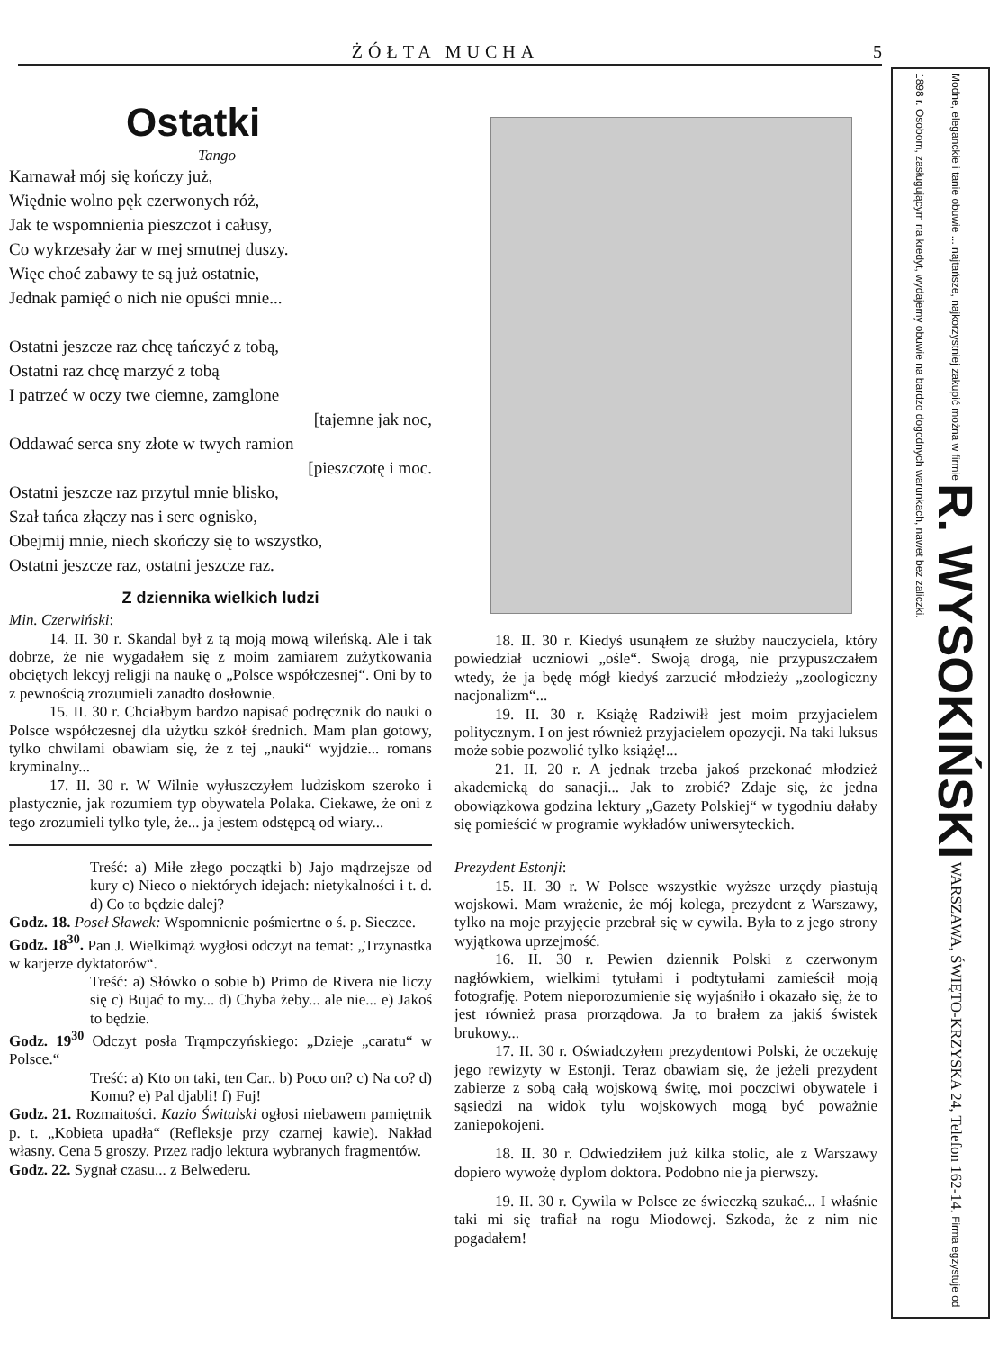ŻÓŁTA MUCHA 5
Ostatki
Tango
Karnawał mój się kończy już,
Więdnie wolno pęk czerwonych róż,
Jak te wspomnienia pieszczot i całusy,
Co wykrzesały żar w mej smutnej duszy.
Więc choć zabawy te są już ostatnie,
Jednak pamięć o nich nie opuści mnie...
Ostatni jeszcze raz chcę tańczyć z tobą,
Ostatni raz chcę marzyć z tobą
I patrzeć w oczy twe ciemne, zamglone
[tajemne jak noc,
Oddawać serca sny złote w twych ramion
[pieszczotę i moc.
Ostatni jeszcze raz przytul mnie blisko,
Szał tańca złączy nas i serc ognisko,
Obejmij mnie, niech skończy się to wszystko,
Ostatni jeszcze raz, ostatni jeszcze raz.
Z dziennika wielkich ludzi
Min. Czerwiński:
14. II. 30 r. Skandal był z tą moją mową wileńską. Ale i tak dobrze, że nie wygadałem się z moim zamiarem zużytkowania obciętych lekcyj religji na naukę o „Polsce współczesnej“. Oni by to z pewnością zrozumieli zanadto dosłownie.
15. II. 30 r. Chciałbym bardzo napisać podręcznik do nauki o Polsce współczesnej dla użytku szkół średnich. Mam plan gotowy, tylko chwilami obawiam się, że z tej „nauki“ wyjdzie... romans kryminalny...
17. II. 30 r. W Wilnie wyłuszczyłem ludziskom szeroko i plastycznie, jak rozumiem typ obywatela Polaka. Ciekawe, że oni z tego zrozumieli tylko tyle, że... ja jestem odstępcą od wiary...
Treść: a) Miłe złego początki b) Jajo mądrzejsze od kury c) Nieco o niektórych idejach: nietykalności i t. d. d) Co to będzie dalej?
Godz. 18. Poseł Sławek: Wspomnienie pośmiertne o ś. p. Sieczce.
Godz. 18<sup>30</sup>. Pan J. Wielkimąż wygłosi odczyt na temat: „Trzynastka w karjerze dyktatorów“.
Treść: a) Słówko o sobie b) Primo de Rivera nie liczy się c) Bujać to my... d) Chyba żeby... ale nie... e) Jakoś to będzie.
Godz. 19<sup>30</sup> Odczyt posła Trąmpczyńskiego: „Dzieje „caratu“ w Polsce.“
Treść: a) Kto on taki, ten Car.. b) Poco on? c) Na co? d) Komu? e) Pal djabli! f) Fuj!
Godz. 21. Rozmaitości. Kazio Świtalski ogłosi niebawem pamiętnik p. t. „Kobieta upadła“ (Refleksje przy czarnej kawie). Nakład własny. Cena 5 groszy. Przez radjo lektura wybranych fragmentów.
Godz. 22. Sygnał czasu... z Belwederu.
18. II. 30 r. Kiedyś usunąłem ze służby nauczyciela, który powiedział uczniowi „ośle“. Swoją drogą, nie przypuszczałem wtedy, że ja będę mógł kiedyś zarzucić młodzieży „zoologiczny nacjonalizm“...
19. II. 30 r. Książę Radziwiłł jest moim przyjacielem politycznym. I on jest również przyjacielem opozycji. Na taki luksus może sobie pozwolić tylko książę!...
21. II. 20 r. A jednak trzeba jakoś przekonać młodzież akademicką do sanacji... Jak to zrobić? Zdaje się, że jedna obowiązkowa godzina lektury „Gazety Polskiej“ w tygodniu dałaby się pomieścić w programie wykładów uniwersyteckich.
Prezydent Estonji:
15. II. 30 r. W Polsce wszystkie wyższe urzędy piastują wojskowi. Mam wrażenie, że mój kolega, prezydent z Warszawy, tylko na moje przyjęcie przebrał się w cywila. Była to z jego strony wyjątkowa uprzejmość.
16. II. 30 r. Pewien dziennik Polski z czerwonym nagłówkiem, wielkimi tytułami i podtytułami zamieścił moją fotografję. Potem nieporozumienie się wyjaśniło i okazało się, że to jest również prasa prorządowa. Ja to brałem za jakiś świstek brukowy...
17. II. 30 r. Oświadczyłem prezydentowi Polski, że oczekuję jego rewizyty w Estonji. Teraz obawiam się, że jeżeli prezydent zabierze z sobą całą wojskową świtę, moi poczciwi obywatele i sąsiedzi na widok tylu wojskowych mogą być poważnie zaniepokojeni.
18. II. 30 r. Odwiedziłem już kilka stolic, ale z Warszawy dopiero wywożę dyplom doktora. Podobno nie ja pierwszy.
19. II. 30 r. Cywila w Polsce ze świeczką szukać... I właśnie taki mi się trafiał na rogu Miodowej. Szkoda, że z nim nie pogadałem!
Modne, eleganckie i tanie obuwie ... najtańsze, najkorzystniej zakupić można w firmie R. WYSOKIŃSKI WARSZAWA, ŚWIĘTO-KRZYSKA 24, Telefon 162-14. Firma egzystuje od 1898 r. Osobom, zasługującym na kredyt, wydajemy obuwie na bardzo dogodnych warunkach, nawet bez zaliczki.